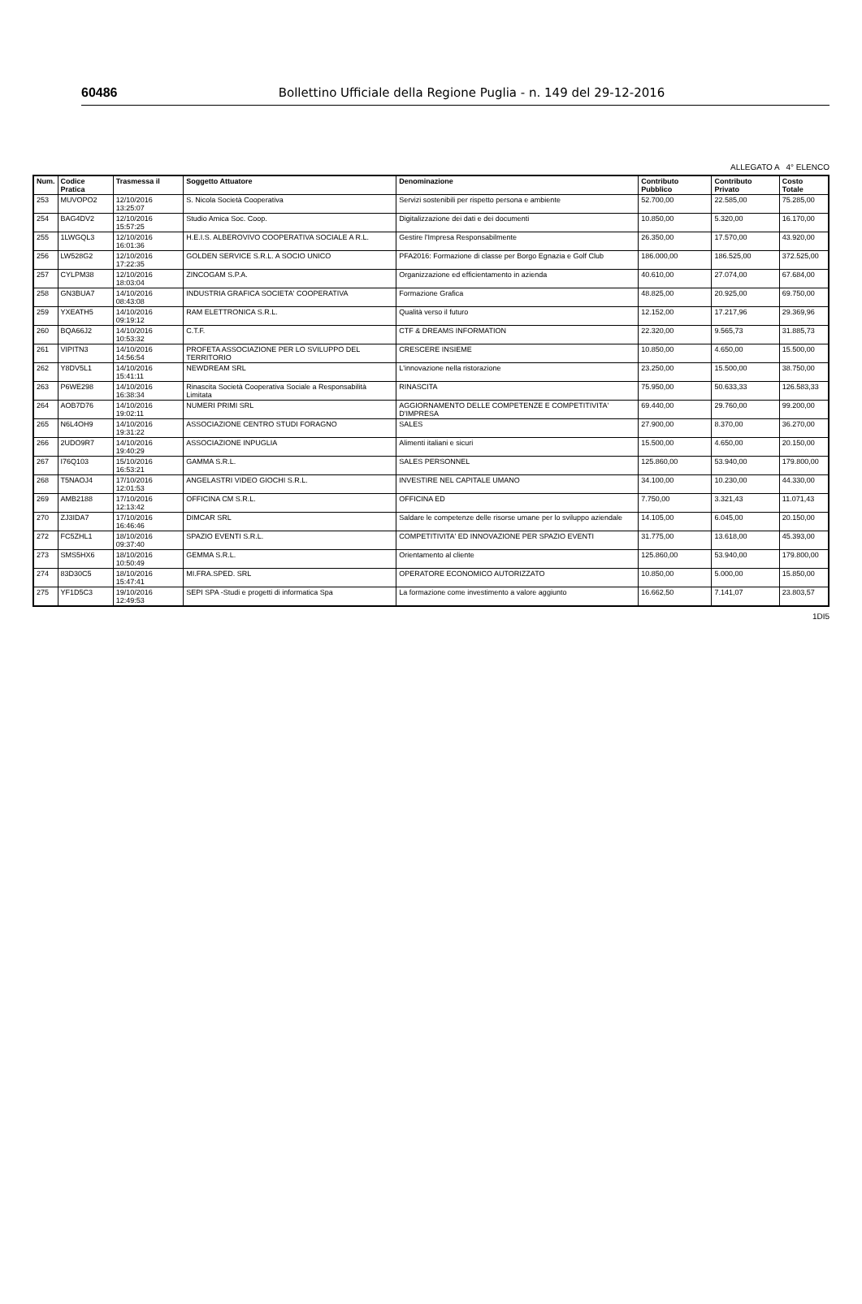60486 Bollettino Ufficiale della Regione Puglia - n. 149 del 29-12-2016
ALLEGATO A 4° ELENCO
| Num. | Codice Pratica | Trasmessa il | Soggetto Attuatore | Denominazione | Contributo Pubblico | Contributo Privato | Costo Totale |
| --- | --- | --- | --- | --- | --- | --- | --- |
| 253 | MUVOPO2 | 12/10/2016 13:25:07 | S. Nicola Società Cooperativa | Servizi sostenibili per rispetto persona e ambiente | 52.700,00 | 22.585,00 | 75.285,00 |
| 254 | BAG4DV2 | 12/10/2016 15:57:25 | Studio Amica Soc. Coop. | Digitalizzazione dei dati e dei documenti | 10.850,00 | 5.320,00 | 16.170,00 |
| 255 | 1LWGQL3 | 12/10/2016 16:01:36 | H.E.I.S. ALBEROVIVO COOPERATIVA SOCIALE A R.L. | Gestire l'Impresa Responsabilmente | 26.350,00 | 17.570,00 | 43.920,00 |
| 256 | LW528G2 | 12/10/2016 17:22:35 | GOLDEN SERVICE S.R.L. A SOCIO UNICO | PFA2016: Formazione di classe per Borgo Egnazia e Golf Club | 186.000,00 | 186.525,00 | 372.525,00 |
| 257 | CYLPM38 | 12/10/2016 18:03:04 | ZINCOGAM S.P.A. | Organizzazione ed efficientamento in azienda | 40.610,00 | 27.074,00 | 67.684,00 |
| 258 | GN3BUA7 | 14/10/2016 08:43:08 | INDUSTRIA GRAFICA SOCIETA' COOPERATIVA | Formazione Grafica | 48.825,00 | 20.925,00 | 69.750,00 |
| 259 | YXEATH5 | 14/10/2016 09:19:12 | RAM ELETTRONICA S.R.L. | Qualità verso il futuro | 12.152,00 | 17.217,96 | 29.369,96 |
| 260 | BQA66J2 | 14/10/2016 10:53:32 | C.T.F. | CTF & DREAMS INFORMATION | 22.320,00 | 9.565,73 | 31.885,73 |
| 261 | VIPITN3 | 14/10/2016 14:56:54 | PROFETA ASSOCIAZIONE PER LO SVILUPPO DEL TERRITORIO | CRESCERE INSIEME | 10.850,00 | 4.650,00 | 15.500,00 |
| 262 | Y8DV5L1 | 14/10/2016 15:41:11 | NEWDREAM SRL | L'innovazione nella ristorazione | 23.250,00 | 15.500,00 | 38.750,00 |
| 263 | P6WE298 | 14/10/2016 16:38:34 | Rinascita Società Cooperativa Sociale a Responsabilità Limitata | RINASCITA | 75.950,00 | 50.633,33 | 126.583,33 |
| 264 | AOB7D76 | 14/10/2016 19:02:11 | NUMERI PRIMI SRL | AGGIORNAMENTO DELLE COMPETENZE E COMPETITIVITA' D'IMPRESA | 69.440,00 | 29.760,00 | 99.200,00 |
| 265 | N6L4OH9 | 14/10/2016 19:31:22 | ASSOCIAZIONE CENTRO STUDI FORAGNO | SALES | 27.900,00 | 8.370,00 | 36.270,00 |
| 266 | 2UDO9R7 | 14/10/2016 19:40:29 | ASSOCIAZIONE INPUGLIA | Alimenti italiani e sicuri | 15.500,00 | 4.650,00 | 20.150,00 |
| 267 | I76Q103 | 15/10/2016 16:53:21 | GAMMA S.R.L. | SALES PERSONNEL | 125.860,00 | 53.940,00 | 179.800,00 |
| 268 | T5NAOJ4 | 17/10/2016 12:01:53 | ANGELASTRI VIDEO GIOCHI S.R.L. | INVESTIRE NEL CAPITALE UMANO | 34.100,00 | 10.230,00 | 44.330,00 |
| 269 | AMB2188 | 17/10/2016 12:13:42 | OFFICINA CM S.R.L. | OFFICINA ED | 7.750,00 | 3.321,43 | 11.071,43 |
| 270 | ZJ3IDA7 | 17/10/2016 16:46:46 | DIMCAR SRL | Saldare le competenze delle risorse umane per lo sviluppo aziendale | 14.105,00 | 6.045,00 | 20.150,00 |
| 272 | FC5ZHL1 | 18/10/2016 09:37:40 | SPAZIO EVENTI S.R.L. | COMPETITIVITA' ED INNOVAZIONE PER SPAZIO EVENTI | 31.775,00 | 13.618,00 | 45.393,00 |
| 273 | SMS5HX6 | 18/10/2016 10:50:49 | GEMMA S.R.L. | Orientamento al cliente | 125.860,00 | 53.940,00 | 179.800,00 |
| 274 | 83D30C5 | 18/10/2016 15:47:41 | MI.FRA.SPED. SRL | OPERATORE ECONOMICO AUTORIZZATO | 10.850,00 | 5.000,00 | 15.850,00 |
| 275 | YF1D5C3 | 19/10/2016 12:49:53 | SEPI SPA -Studi e progetti di informatica Spa | La formazione come investimento a valore aggiunto | 16.662,50 | 7.141,07 | 23.803,57 |
1DI5